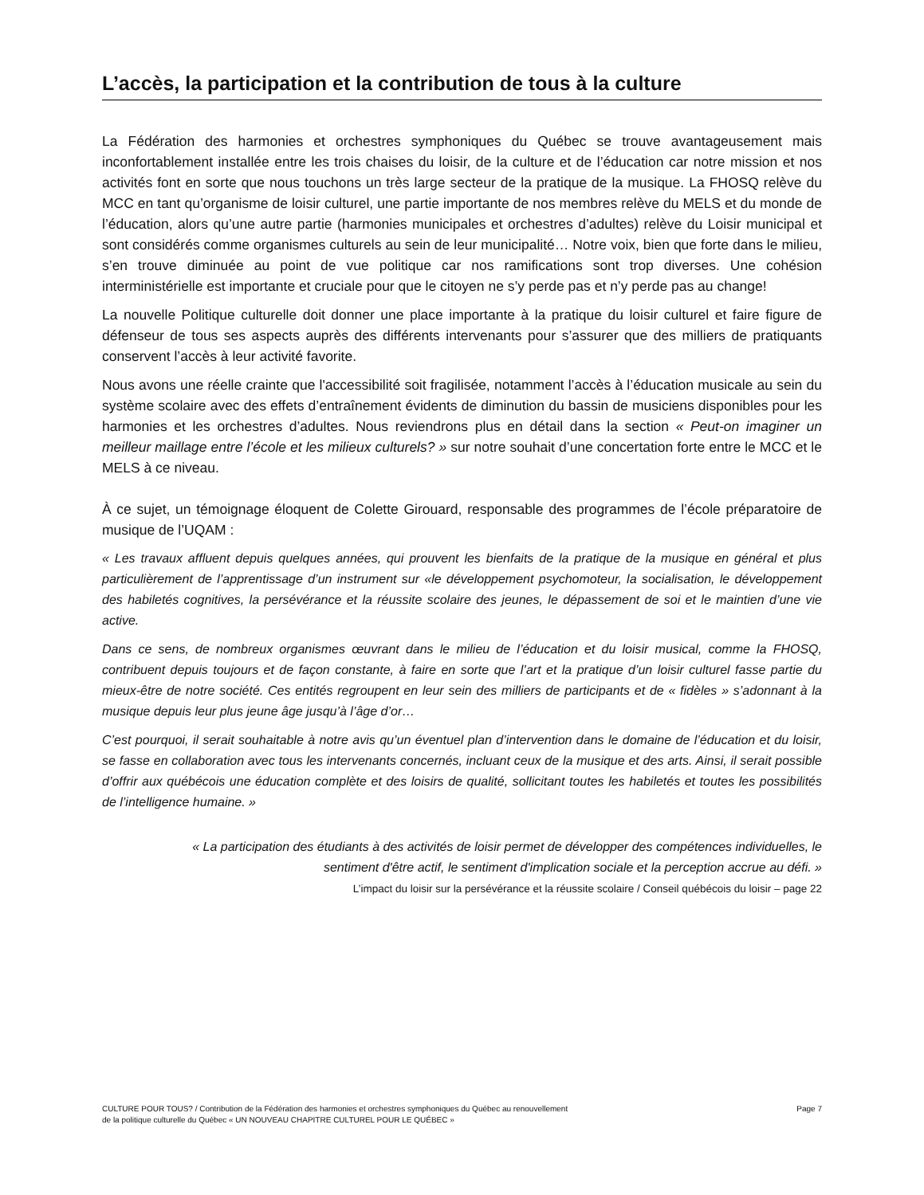L’accès, la participation et la contribution de tous à la culture
La Fédération des harmonies et orchestres symphoniques du Québec se trouve avantageusement mais inconfortablement installée entre les trois chaises du loisir, de la culture et de l’éducation car notre mission et nos activités font en sorte que nous touchons un très large secteur de la pratique de la musique. La FHOSQ relève du MCC en tant qu’organisme de loisir culturel, une partie importante de nos membres relève du MELS et du monde de l’éducation, alors qu’une autre partie (harmonies municipales et orchestres d’adultes) relève du Loisir municipal et sont considérés comme organismes culturels au sein de leur municipalité… Notre voix, bien que forte dans le milieu, s’en trouve diminuée au point de vue politique car nos ramifications sont trop diverses. Une cohésion interministérielle est importante et cruciale pour que le citoyen ne s’y perde pas et n’y perde pas au change!
La nouvelle Politique culturelle doit donner une place importante à la pratique du loisir culturel et faire figure de défenseur de tous ses aspects auprès des différents intervenants pour s’assurer que des milliers de pratiquants conservent l’accès à leur activité favorite.
Nous avons une réelle crainte que l'accessibilité soit fragilisée, notamment l’accès à l’éducation musicale au sein du système scolaire avec des effets d’entraînement évidents de diminution du bassin de musiciens disponibles pour les harmonies et les orchestres d’adultes. Nous reviendrons plus en détail dans la section « Peut-on imaginer un meilleur maillage entre l’école et les milieux culturels? » sur notre souhait d’une concertation forte entre le MCC et le MELS à ce niveau.
À ce sujet, un témoignage éloquent de Colette Girouard, responsable des programmes de l’école préparatoire de musique de l’UQAM :
« Les travaux affluent depuis quelques années, qui prouvent les bienfaits de la pratique de la musique en général et plus particulièrement de l’apprentissage d’un instrument sur «le développement psychomoteur, la socialisation, le développement des habiletés cognitives, la persévérance et la réussite scolaire des jeunes, le dépassement de soi et le maintien d’une vie active.
Dans ce sens, de nombreux organismes œuvrant dans le milieu de l’éducation et du loisir musical, comme la FHOSQ, contribuent depuis toujours et de façon constante, à faire en sorte que l’art et la pratique d’un loisir culturel fasse partie du mieux-être de notre société. Ces entités regroupent en leur sein des milliers de participants et de « fidèles » s’adonnant à la musique depuis leur plus jeune âge jusqu’à l’âge d’or…
C’est pourquoi, il serait souhaitable à notre avis qu’un éventuel plan d’intervention dans le domaine de l’éducation et du loisir, se fasse en collaboration avec tous les intervenants concernés, incluant ceux de la musique et des arts. Ainsi, il serait possible d’offrir aux québécois une éducation complète et des loisirs de qualité, sollicitant toutes les habiletés et toutes les possibilités de l’intelligence humaine. »
« La participation des étudiants à des activités de loisir permet de développer des compétences individuelles, le sentiment d'être actif, le sentiment d'implication sociale et la perception accrue au défi. »
L’impact du loisir sur la persévérance et la réussite scolaire / Conseil québécois du loisir – page 22
CULTURE POUR TOUS? / Contribution de la Fédération des harmonies et orchestres symphoniques du Québec au renouvellement
de la politique culturelle du Québec « UN NOUVEAU CHAPITRE CULTUREL POUR LE QUÉBEC »
Page 7